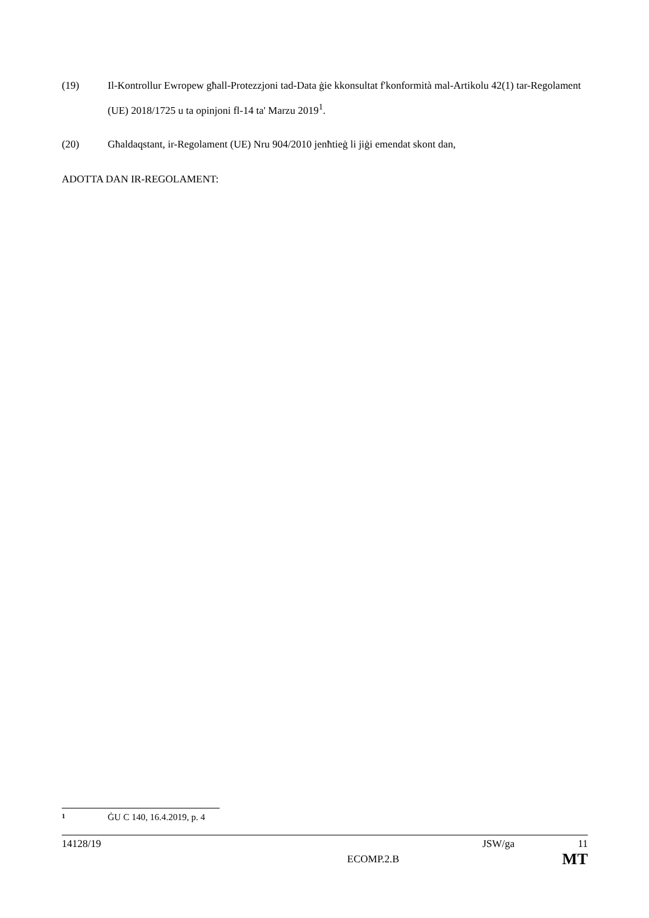(19) Il-Kontrollur Ewropew għall-Protezzjoni tad-Data ġie kkonsultat f'konformità mal-Artikolu 42(1) tar-Regolament (UE) 2018/1725 u ta opinjoni fl-14 ta' Marzu 2019<sup>1</sup>.
(20) Għaldaqstant, ir-Regolament (UE) Nru 904/2010 jenħtieġ li jiġi emendat skont dan,
ADOTTA DAN IR-REGOLAMENT:
1
ĠU C 140, 16.4.2019, p. 4
14128/19 JSW/ga 11
ECOMP.2.B MT